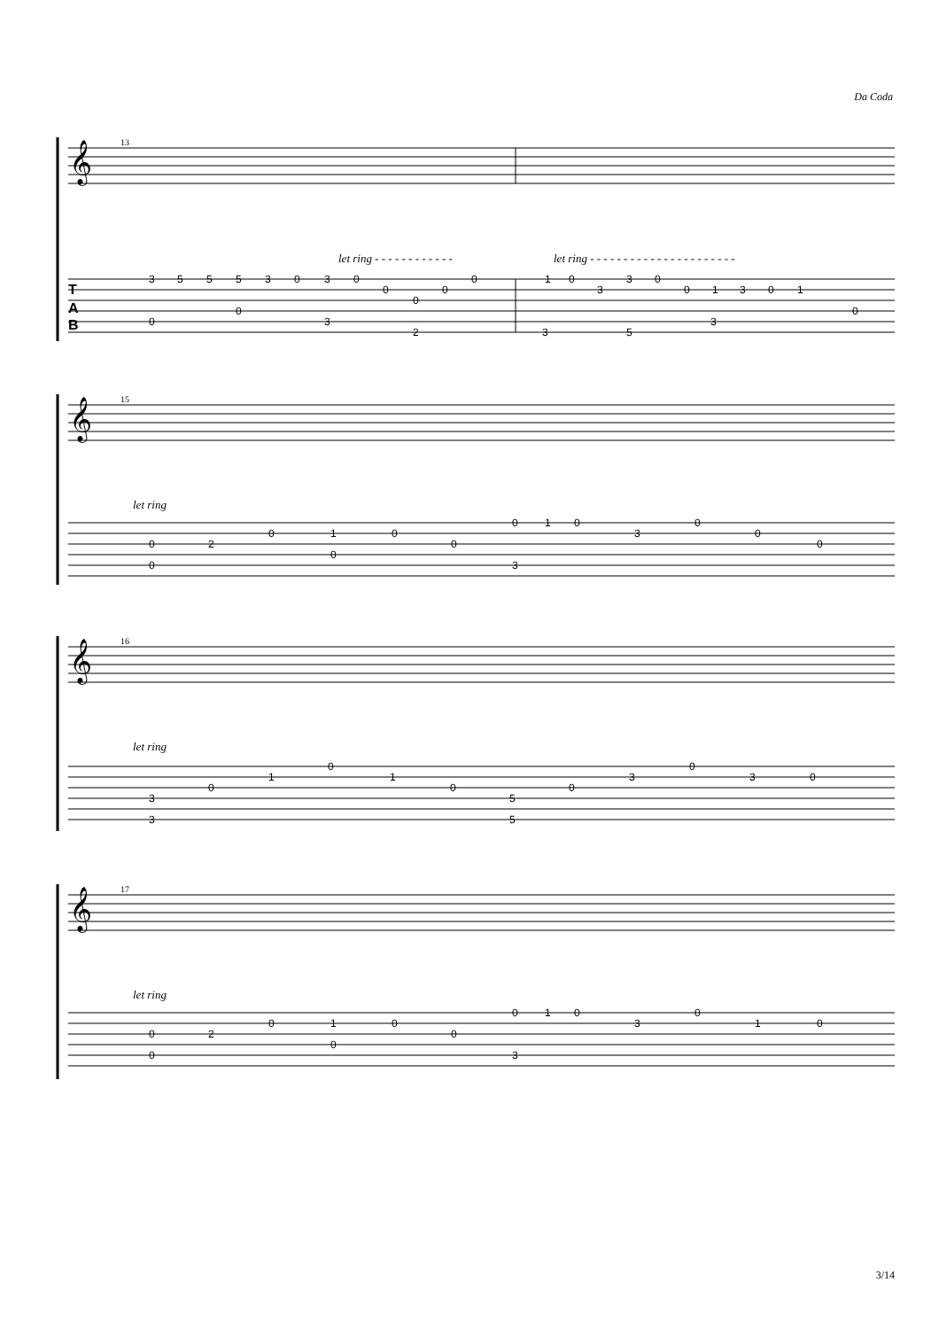Da Coda
13
𝄞
let ring - - - - - - - - - - - -
let ring - - - - - - - - - - - - - - - - - - - - - -
T
A
B
3
5
5
5
3
0
3
0
0
0
0
0
0
0
3
2
1
0
3
3
0
0
1
3
0
1
0
3
5
3
15
𝄞
let ring
0
2
0
1
0
0
0
1
0
3
0
0
0
0
0
3
16
𝄞
let ring
3
0
1
0
1
0
5
0
3
0
3
0
3
5
17
𝄞
let ring
0
2
0
1
0
0
0
1
0
3
0
1
0
0
0
3
3/14